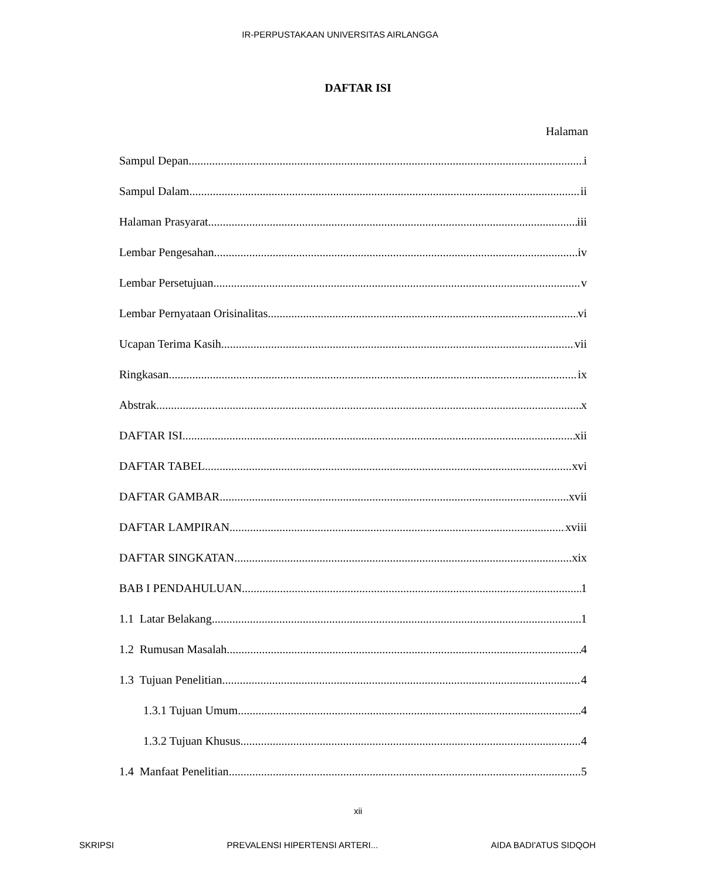IR-PERPUSTAKAAN UNIVERSITAS AIRLANGGA
DAFTAR ISI
Halaman
Sampul Depan i
Sampul Dalam ii
Halaman Prasyarat iii
Lembar Pengesahan iv
Lembar Persetujuan v
Lembar Pernyataan Orisinalitas vi
Ucapan Terima Kasih vii
Ringkasan ix
Abstrak x
DAFTAR ISI xii
DAFTAR TABEL xvi
DAFTAR GAMBAR xvii
DAFTAR LAMPIRAN xviii
DAFTAR SINGKATAN xix
BAB I PENDAHULUAN 1
1.1 Latar Belakang 1
1.2 Rumusan Masalah 4
1.3 Tujuan Penelitian 4
1.3.1 Tujuan Umum 4
1.3.2 Tujuan Khusus 4
1.4 Manfaat Penelitian 5
xii
SKRIPSI PREVALENSI HIPERTENSI ARTERI... AIDA BADI'ATUS SIDQOH